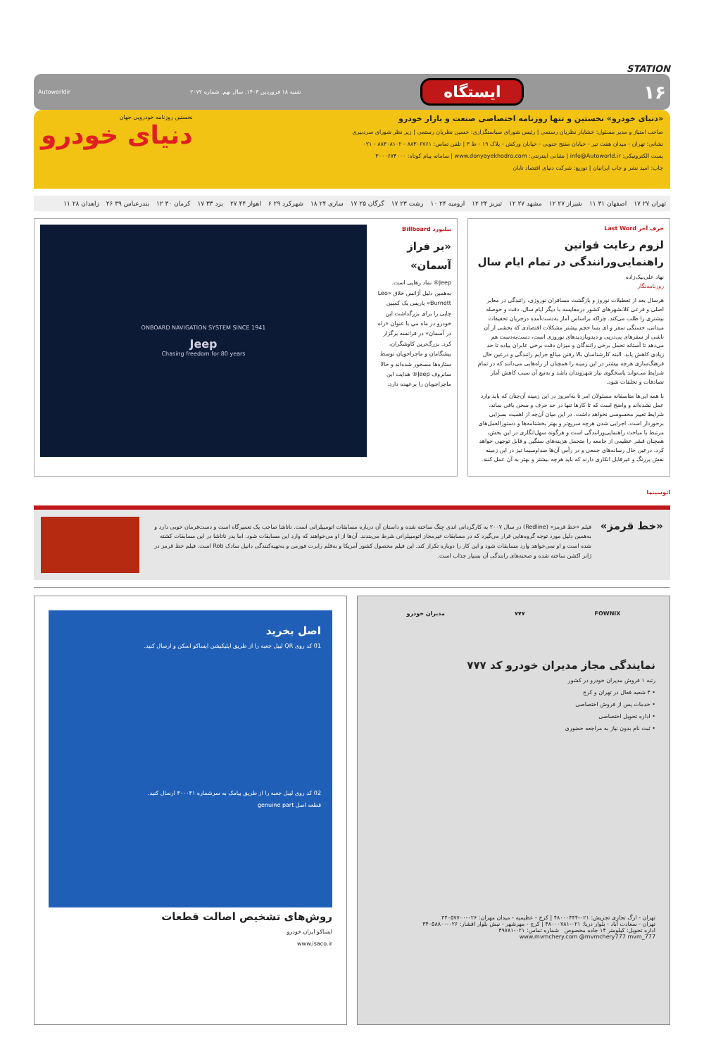STATION
۱۶ ایستگاه شنبه ۱۸ فروردین ۱۴۰۳. سال نهم. شماره ۲۰۷۲ Autoworldir
«دنیای خودرو» نخستین و تنها روزنامه اختصاصی صنعت و بازار خودرو
صاحب امتیاز و مدیر مسئول: خشایار نظریان رستمی | رئیس شورای سیاستگزاری: حسین نظریان رستمی | زیر نظر شورای سردبیری
نشانی: تهران - میدان هفت تیر - خیابان مفتح جنوبی - خیابان ورکش - پلاک ۱۹ - ط ۳ | تلفن تماس: ۸۸۳۰۶۷۶۱ - ۸۸۳۰۸۱۰۲ - ۰۲۱
پست الکترونیکی: info@Autoworld.ir | نشانی اینترنتی: www.donyayekhodro.com | سامانه پیام کوتاه: ۳۰۰۰۶۷۴۰۰۰
چاپ: امید نشر و چاپ ایرانیان | توزیع: شرکت دنیای اقتصاد تابان
نخستین روزنامه خودرویی جهان
دنیای خودرو
تهران ۲۷ ۱۷ اصفهان ۳۱ ۱۱ شیراز ۲۷ ۱۲ مشهد ۲۷ ۱۲ تبریز ۲۴ ۱۲ ارومیه ۲۴ ۱۰ رشت ۲۳ ۱۷ گرگان ۲۵ ۱۷ ساری ۲۴ ۱۸ شهرکرد ۲۹ ۶ اهواز ۴۴ ۲۷ یزد ۳۳ ۱۷ کرمان ۳۰ ۱۲ بندرعباس ۳۹ ۲۶ زاهدان ۲۸ ۱۱
حرف آخر Last Word
لزوم رعایت قوانین راهنمایی‌ورانندگی در تمام ایام سال
نهاد علی‌بیک‌زاده
روزنامه‌نگار
هرسال بعد از تعطیلات نوروز و بازگشت مسافران نوروزی، رانندگی در معابر اصلی و فرعی کلانشهرهای کشور درمقایسه با دیگر ایام سال، دقت و حوصله بیشتری را طلب می‌کند. چراکه براساس آمار به‌دست‌آمده درجریان تحقیقات میدانی، خستگی سفر و ای بسا حجم بیشتر مشکلات اقتصادی که بخشی از آن ناشی از سفرهای پی‌درپی و دیدوبازدیدهای نوروزی است، دست‌به‌دست هم می‌دهد تا آستانه تحمل برخی رانندگان و میزان دقت برخی عابران پیاده تا حد زیادی کاهش یابد. البته کارشناسان بالا رفتن مبالغ جرایم رانندگی و درعین حال فرهنگ‌سازی هرچه بیشتر در این زمینه را همچنان از راه‌هایی می‌دانند که در تمام شرایط می‌تواند پاسخگوی نیاز شهروندان باشد و به‌تبع آن سبب کاهش آمار تصادفات و تخلفات شود.
با همه این‌ها متاسفانه مسئولان امر تا به‌امروز در این زمینه آن‌چنان که باید وارد عمل نشده‌اند و واضح است که تا کارها تنها در حد حرف و سخن باقی بماند، شرایط تغییر محسوسی نخواهد داشت. در این میان آن‌چه از اهمیت بسزایی برخوردار است، اجرایی شدن هرچه سریع‌تر و بهتر بخشنامه‌ها و دستورالعمل‌های مرتبط با مباحث راهنمایی‌ورانندگی است و هرگونه سهل‌انگاری در این بخش، همچنان قشر عظیمی از جامعه را متحمل هزینه‌های سنگین و قابل توجهی خواهد کرد. درعین حال رسانه‌های جمعی و در رأس آن‌ها صداوسیما نیز در این زمینه نقش پررنگ و غیرقابل انکاری دارند که باید هرچه بیشتر و بهتر به آن عمل کنند.
بیلبورد Billboard
«بر فراز آسمان»
Jeep® نماد رهایی است. به‌همین دلیل آژانس خلاق «Leo Burnett» پاریس یک کمپین چاپی را برای بزرگداشت این خودرو در ماه مي با عنوان «راه در آسمان» در فرانسه برگزار کرد. بزرگ‌ترین کاوشگران، پیشگامان و ماجراجویان توسط ستاره‌ها مسحور شده‌اند و حالا سانروف Jeep® هدایت این ماجراجویان را برعهده دارد.
ONBOARD NAVIGATION SYSTEM SINCE 1941
Jeep
Chasing freedom for 80 years
اتوسینما
«خط قرمز»
فیلم «خط قرمز» (Redline) در سال ۲۰۰۷ به کارگردانی اندی چِنگ ساخته شده و داستان آن درباره مسابقات اتومبیلرانی است. ناتاشا صاحب یک تعمیرگاه است و دست‌فرمان خوبی دارد و به‌همین دلیل مورد توجه گروه‌هایی قرار می‌گیرد که در مسابقات غیرمجاز اتومبیلرانی شرط می‌بندند. آن‌ها از او می‌خواهند که وارد این مسابقات شود. اما پدر ناتاشا در این مسابقات کشته شده است و او نمی‌خواهد وارد مسابقات شود و این کار را دوباره تکرار کند. این فیلم محصول کشور آمریکا و به‌قلم رابرت فورمن و به‌تهیه‌کنندگی دانیل سادک Rob است. فیلم خط قرمز در ژانر اکشن ساخته شده و صحنه‌های رانندگی آن بسیار جذاب است.
FOWNIX ۷۷۷ مدیران خودرو
نمایندگی مجاز مدیران خودرو کد ۷۷۷
رتبه ۱ فروش مدیران خودرو در کشور
• ۴ شعبه فعال در تهران و کرج
• خدمات پس از فروش اختصاصی
• اداره تحویل اختصاصی
• ثبت نام بدون نیاز به مراجعه حضوری
تهران - ارگ تجاری تجریش: ۰۲۱-۴۸۰۰۰۴۴۴ | کرج - عظیمیه - میدان مهران: ۰۲۶-۳۴۰۵۷۷۰۰
تهران - سعادت آباد - بلوار دریا: ۰۲۱-۴۸۰۰۰۷۸۱ | کرج - مهرشهر - نبش بلوار افشار: ۰۲۶-۳۴۰۵۸۸۰۰
اداره تحویل: کیلومتر ۱۴ جاده مخصوص شماره تماس: ۰۲۱-۴۹۷۸۱
www.mvmchery.com @mvmchery777 mvm_777
اصل بخرید
01 کد روی QR لیبل جعبه را از طریق اپلیکیشن ایساکو اسکن و ارسال کنید.
02 کد روی لیبل جعبه را از طریق پیامک به سرشماره ۳۰۰۰۳۱ ارسال کنید.
قطعه اصل genuine part
روش‌های تشخیص اصالت قطعات
ایساکو ایران خودرو
www.isaco.ir